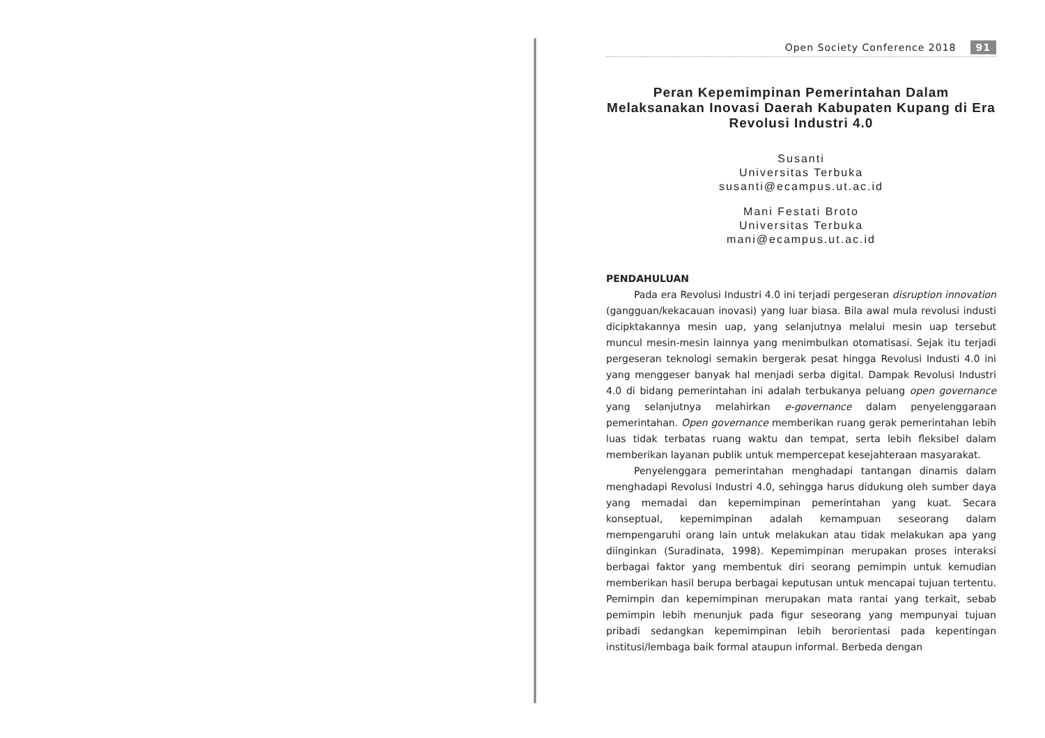Open Society Conference 2018 91
Peran Kepemimpinan Pemerintahan Dalam Melaksanakan Inovasi Daerah Kabupaten Kupang di Era Revolusi Industri 4.0
Susanti
Universitas Terbuka
susanti@ecampus.ut.ac.id
Mani Festati Broto
Universitas Terbuka
mani@ecampus.ut.ac.id
PENDAHULUAN
Pada era Revolusi Industri 4.0 ini terjadi pergeseran disruption innovation (gangguan/kekacauan inovasi) yang luar biasa. Bila awal mula revolusi industi dicipktakannya mesin uap, yang selanjutnya melalui mesin uap tersebut muncul mesin-mesin lainnya yang menimbulkan otomatisasi. Sejak itu terjadi pergeseran teknologi semakin bergerak pesat hingga Revolusi Industi 4.0 ini yang menggeser banyak hal menjadi serba digital. Dampak Revolusi Industri 4.0 di bidang pemerintahan ini adalah terbukanya peluang open governance yang selanjutnya melahirkan e-governance dalam penyelenggaraan pemerintahan. Open governance memberikan ruang gerak pemerintahan lebih luas tidak terbatas ruang waktu dan tempat, serta lebih fleksibel dalam memberikan layanan publik untuk mempercepat kesejahteraan masyarakat.
Penyelenggara pemerintahan menghadapi tantangan dinamis dalam menghadapi Revolusi Industri 4.0, sehingga harus didukung oleh sumber daya yang memadai dan kepemimpinan pemerintahan yang kuat. Secara konseptual, kepemimpinan adalah kemampuan seseorang dalam mempengaruhi orang lain untuk melakukan atau tidak melakukan apa yang diinginkan (Suradinata, 1998). Kepemimpinan merupakan proses interaksi berbagai faktor yang membentuk diri seorang pemimpin untuk kemudian memberikan hasil berupa berbagai keputusan untuk mencapai tujuan tertentu. Pemimpin dan kepemimpinan merupakan mata rantai yang terkait, sebab pemimpin lebih menunjuk pada figur seseorang yang mempunyai tujuan pribadi sedangkan kepemimpinan lebih berorientasi pada kepentingan institusi/lembaga baik formal ataupun informal. Berbeda dengan